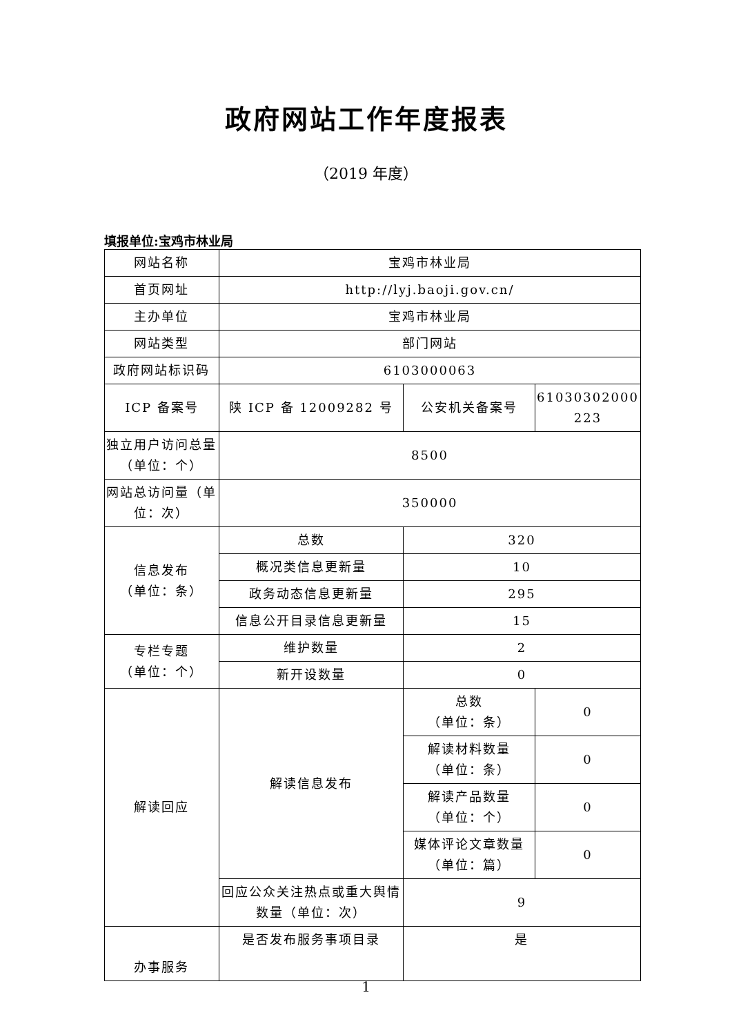政府网站工作年度报表
（2019 年度）
填报单位:宝鸡市林业局
| 网站名称 | 宝鸡市林业局 | | |
| 首页网址 | http://lyj.baoji.gov.cn/ | | |
| 主办单位 | 宝鸡市林业局 | | |
| 网站类型 | 部门网站 | | |
| 政府网站标识码 | 6103000063 | | |
| ICP 备案号 | 陕 ICP 备 12009282 号 | 公安机关备案号 | 61030302000 223 |
| 独立用户访问总量（单位：个） | 8500 | | |
| 网站总访问量（单位：次） | 350000 | | |
| 信息发布 （单位：条） | 总数 | 320 | |
| | 概况类信息更新量 | 10 | |
| | 政务动态信息更新量 | 295 | |
| | 信息公开目录信息更新量 | 15 | |
| 专栏专题 （单位：个） | 维护数量 | 2 | |
| | 新开设数量 | 0 | |
| 解读回应 | 解读信息发布 | 总数 （单位：条） | 0 |
| | | 解读材料数量 （单位：条） | 0 |
| | | 解读产品数量 （单位：个） | 0 |
| | | 媒体评论文章数量 （单位：篇） | 0 |
| | 回应公众关注热点或重大舆情数量（单位：次） | 9 | |
| 办事服务 | 是否发布服务事项目录 | 是 | |
1